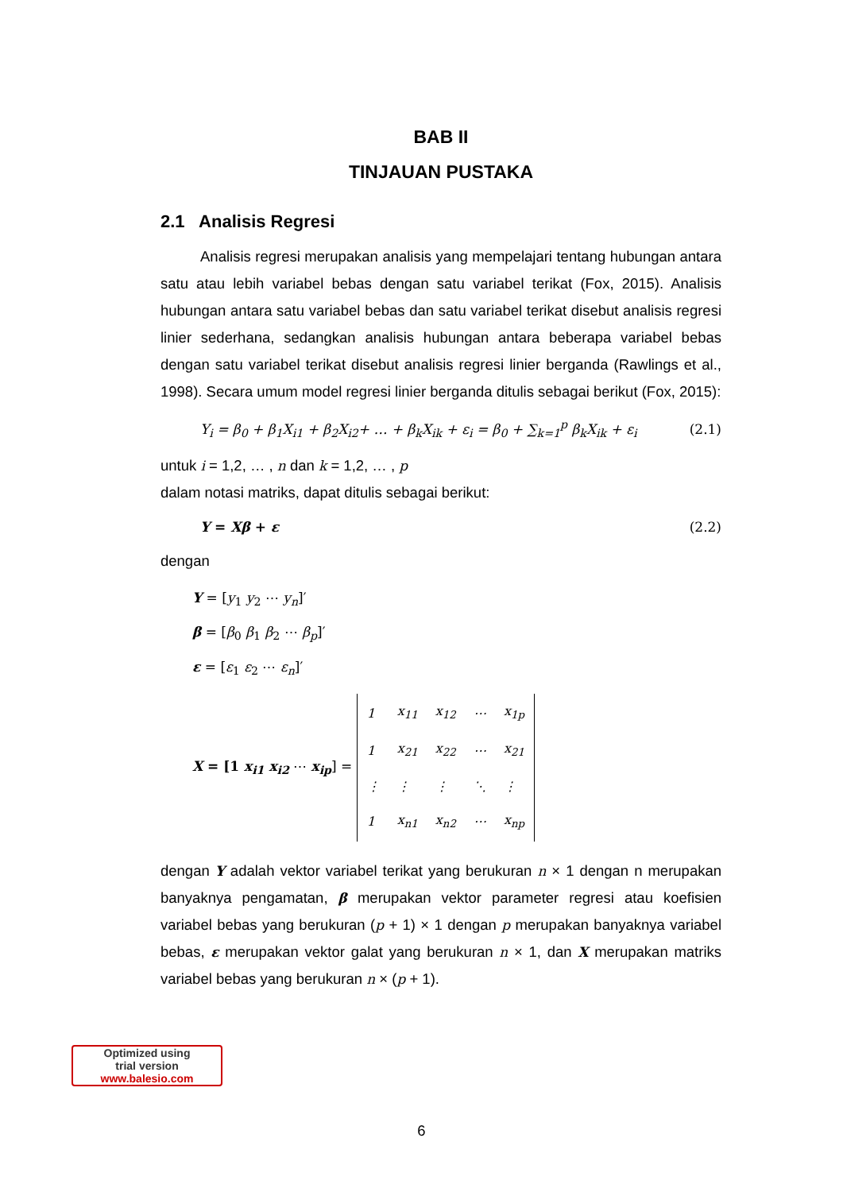BAB II
TINJAUAN PUSTAKA
2.1 Analisis Regresi
Analisis regresi merupakan analisis yang mempelajari tentang hubungan antara satu atau lebih variabel bebas dengan satu variabel terikat (Fox, 2015). Analisis hubungan antara satu variabel bebas dan satu variabel terikat disebut analisis regresi linier sederhana, sedangkan analisis hubungan antara beberapa variabel bebas dengan satu variabel terikat disebut analisis regresi linier berganda (Rawlings et al., 1998). Secara umum model regresi linier berganda ditulis sebagai berikut (Fox, 2015):
Y<sub>i</sub> = β<sub>0</sub> + β<sub>1</sub>X<sub>i1</sub> + β<sub>2</sub>X<sub>i2</sub>+ … + β<sub>k</sub>X<sub>ik</sub> + ε<sub>i</sub> = β<sub>0</sub> + ∑<sub>k=1</sub><sup>p</sup> β<sub>k</sub>X<sub>ik</sub> + ε<sub>i</sub> (2.1)
untuk i = 1,2, … , n dan k = 1,2, … , p
dalam notasi matriks, dapat ditulis sebagai berikut:
Y = Xβ + ε (2.2)
dengan
Y = [y<sub>1</sub> y<sub>2</sub> ⋯ y<sub>n</sub>]′
β = [β<sub>0</sub> β<sub>1</sub> β<sub>2</sub> ⋯ β<sub>p</sub>]′
ε = [ε<sub>1</sub> ε<sub>2</sub> ⋯ ε<sub>n</sub>]′
X = [1 x<sub>i1</sub> x<sub>i2</sub> ⋯ x<sub>ip</sub>] =
| 1 | x<sub>11</sub> | x<sub>12</sub> | ⋯ | x<sub>1p</sub> |
| 1 | x<sub>21</sub> | x<sub>22</sub> | ⋯ | x<sub>21</sub> |
| ⋮ | ⋮ | ⋮ | ⋱ | ⋮ |
| 1 | x<sub>n1</sub> | x<sub>n2</sub> | ⋯ | x<sub>np</sub> |
dengan Y adalah vektor variabel terikat yang berukuran n × 1 dengan n merupakan banyaknya pengamatan, β merupakan vektor parameter regresi atau koefisien variabel bebas yang berukuran (p + 1) × 1 dengan p merupakan banyaknya variabel bebas, ε merupakan vektor galat yang berukuran n × 1, dan X merupakan matriks variabel bebas yang berukuran n × (p + 1).
Optimized using
trial version
www.balesio.com
6